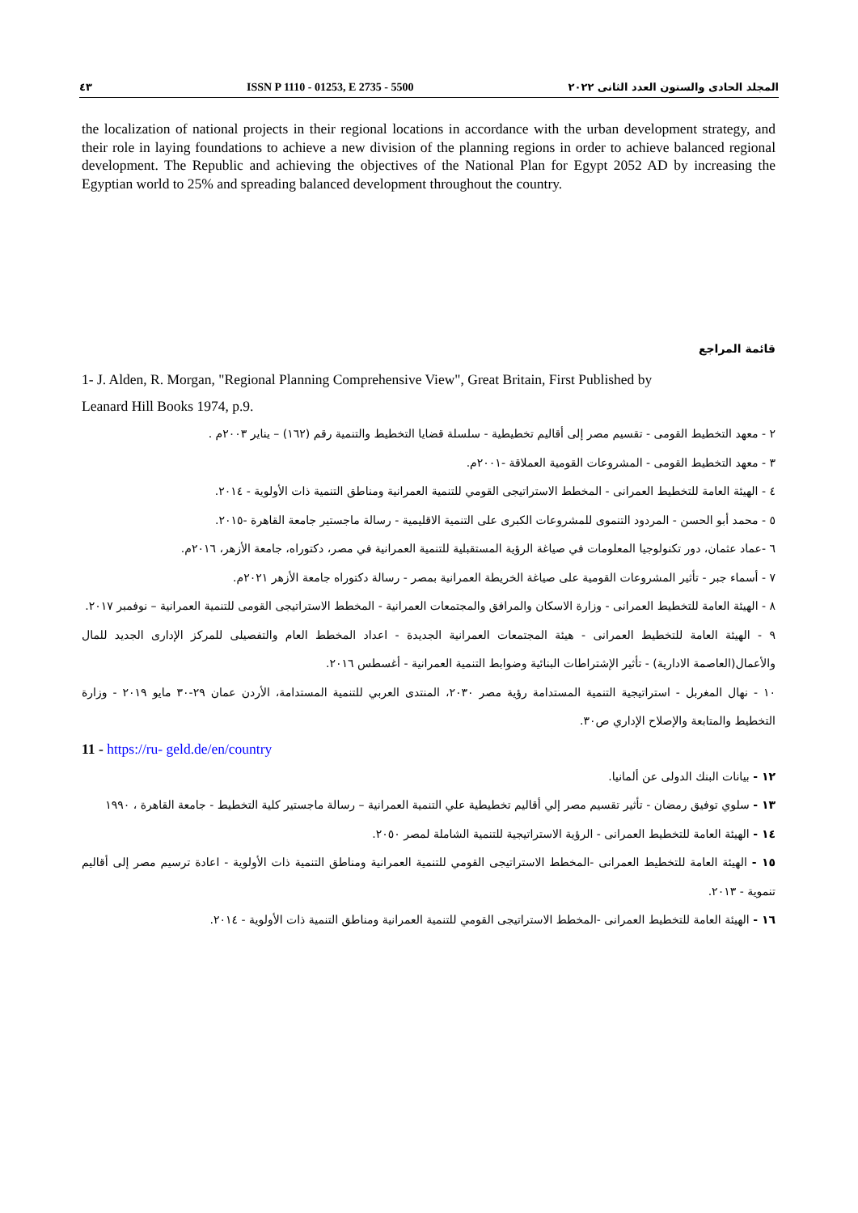٤٣ ISSN P 1110 - 01253, E 2735 - 5500 المجلد الحادى والستون العدد الثانى ٢٠٢٢
the localization of national projects in their regional locations in accordance with the urban development strategy, and their role in laying foundations to achieve a new division of the planning regions in order to achieve balanced regional development. The Republic and achieving the objectives of the National Plan for Egypt 2052 AD by increasing the Egyptian world to 25% and spreading balanced development throughout the country.
قائمة المراجع
1- J. Alden, R. Morgan, "Regional Planning Comprehensive View", Great Britain, First Published by
Leanard Hill Books 1974, p.9.
٢ - معهد التخطيط القومى - تقسيم مصر إلى أقاليم تخطيطية - سلسلة قضايا التخطيط والتنمية رقم (١٦٢) – يناير ٢٠٠٣م .
٣ - معهد التخطيط القومى - المشروعات القومية العملاقة -٢٠٠١م.
٤ - الهيئة العامة للتخطيط العمرانى - المخطط الاستراتيجى القومي للتنمية العمرانية ومناطق التنمية ذات الأولوية - ٢٠١٤.
٥ - محمد أبو الحسن - المردود التنموى للمشروعات الكبرى على التنمية الاقليمية - رسالة ماجستير جامعة القاهرة -٢٠١٥.
٦ -عماد عثمان، دور تكنولوجيا المعلومات في صياغة الرؤية المستقبلية للتنمية العمرانية في مصر، دكتوراه، جامعة الأزهر، ٢٠١٦م.
٧ - أسماء جبر - تأثير المشروعات القومية على صياغة الخريطة العمرانية بمصر - رسالة دكتوراه جامعة الأزهر ٢٠٢١م.
٨ - الهيئة العامة للتخطيط العمرانى - وزارة الاسكان والمرافق والمجتمعات العمرانية - المخطط الاستراتيجى القومى للتنمية العمرانية – نوفمبر ٢٠١٧.
٩ - الهيئة العامة للتخطيط العمرانى - هيئة المجتمعات العمرانية الجديدة - اعداد المخطط العام والتفصيلى للمركز الإدارى الجديد للمال والأعمال(العاصمة الادارية) - تأثير الإشتراطات البنائية وضوابط التنمية العمرانية - أغسطس ٢٠١٦.
١٠ - نهال المغربل - استراتيجية التنمية المستدامة رؤية مصر ٢٠٣٠، المنتدى العربي للتنمية المستدامة، الأردن عمان ٢٩-٣٠ مايو ٢٠١٩ - وزارة التخطيط والمتابعة والإصلاح الإداري ص٣٠.
11 - https://ru- geld.de/en/country
١٢ - بيانات البنك الدولى عن ألمانيا.
١٣ - سلوي توفيق رمضان - تأثير تقسيم مصر إلي أقاليم تخطيطية علي التنمية العمرانية – رسالة ماجستير كلية التخطيط - جامعة القاهرة ، ١٩٩٠
١٤ - الهيئة العامة للتخطيط العمرانى - الرؤية الاستراتيجية للتنمية الشاملة لمصر ٢٠٥٠.
١٥ - الهيئة العامة للتخطيط العمرانى -المخطط الاستراتيجى القومي للتنمية العمرانية ومناطق التنمية ذات الأولوية - اعادة ترسيم مصر إلى أقاليم تنموية - ٢٠١٣.
١٦ - الهيئة العامة للتخطيط العمرانى -المخطط الاستراتيجى القومي للتنمية العمرانية ومناطق التنمية ذات الأولوية - ٢٠١٤.